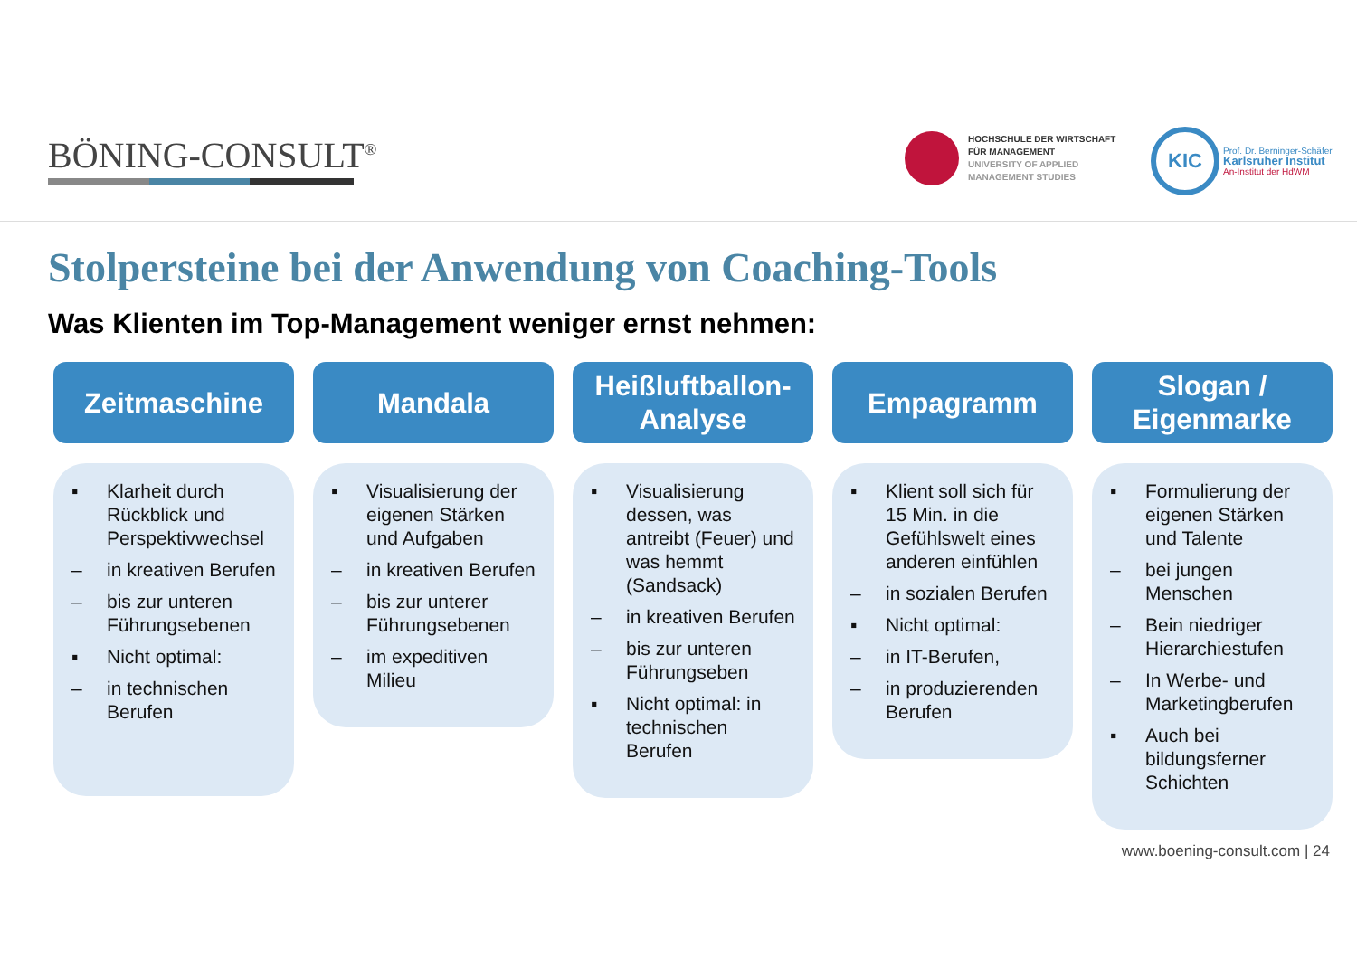BÖNING-CONSULT<sup>®</sup>
HOCHSCHULE DER WIRTSCHAFT
FÜR MANAGEMENT
UNIVERSITY OF APPLIED
MANAGEMENT STUDIES
KIC
Prof. Dr. Berninger-Schäfer
Karlsruher Institut
An-Institut der HdWM
Stolpersteine bei der Anwendung von Coaching-Tools
Was Klienten im Top-Management weniger ernst nehmen:
Zeitmaschine
▪ Klarheit durch Rückblick und Perspektivwechsel
– in kreativen Berufen
– bis zur unteren Führungsebenen
▪ Nicht optimal:
– in technischen Berufen
Mandala
▪ Visualisierung der eigenen Stärken und Aufgaben
– in kreativen Berufen
– bis zur unterer Führungsebenen
– im expeditiven Milieu
Heißluftballon-
Analyse
▪ Visualisierung dessen, was antreibt (Feuer) und was hemmt (Sandsack)
– in kreativen Berufen
– bis zur unteren Führungseben
▪ Nicht optimal: in technischen Berufen
Empagramm
▪ Klient soll sich für 15 Min. in die Gefühlswelt eines anderen einfühlen
– in sozialen Berufen
▪ Nicht optimal:
– in IT-Berufen,
– in produzierenden Berufen
Slogan /
Eigenmarke
▪ Formulierung der eigenen Stärken und Talente
– bei jungen Menschen
– Bein niedriger Hierarchiestufen
– In Werbe- und Marketingberufen
▪ Auch bei bildungsferner Schichten
www.boening-consult.com | 24